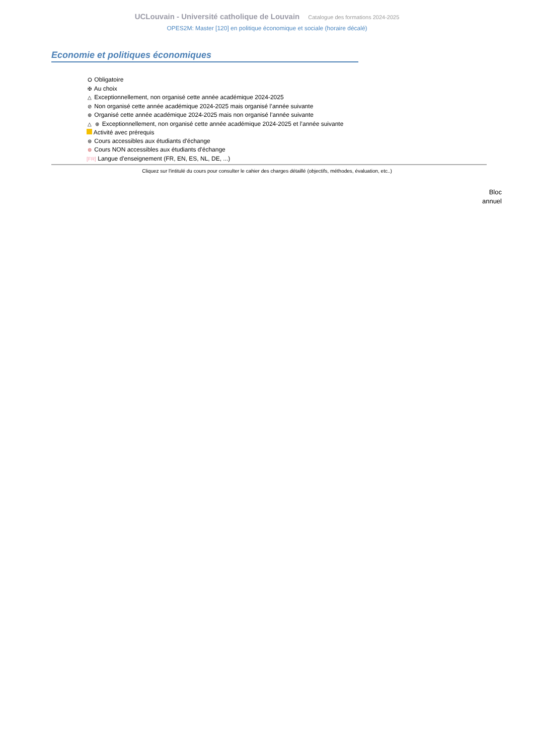UCLouvain - Université catholique de Louvain Catalogue des formations 2024-2025
OPES2M: Master [120] en politique économique et sociale (horaire décalé)
Economie et politiques économiques
⭘ Obligatoire
✠ Au choix
△ Exceptionnellement, non organisé cette année académique 2024-2025
⊘ Non organisé cette année académique 2024-2025 mais organisé l’année suivante
⊕ Organisé cette année académique 2024-2025 mais non organisé l’année suivante
△ ⊕ Exceptionnellement, non organisé cette année académique 2024-2025 et l’année suivante
Activité avec prérequis
⊛ Cours accessibles aux étudiants d'échange
⊛ Cours NON accessibles aux étudiants d'échange
[FR] Langue d'enseignement (FR, EN, ES, NL, DE, ...)
Cliquez sur l'intitulé du cours pour consulter le cahier des charges détaillé (objectifs, méthodes, évaluation, etc..)
Bloc
annuel